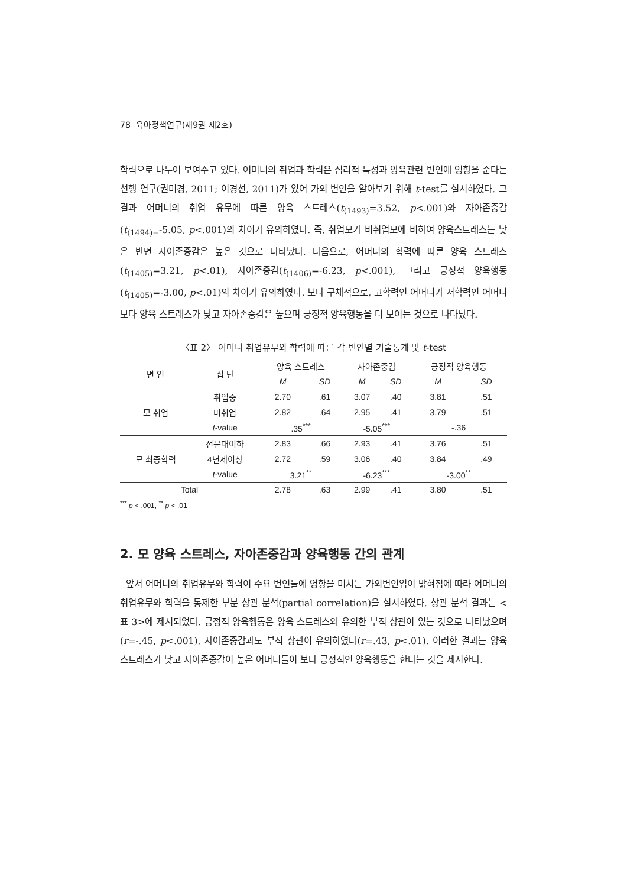78 육아정책연구(제9권 제2호)
학력으로 나누어 보여주고 있다. 어머니의 취업과 학력은 심리적 특성과 양육관련 변인에 영향을 준다는 선행 연구(권미경, 2011; 이경선, 2011)가 있어 가외 변인을 알아보기 위해 t-test를 실시하였다. 그 결과 어머니의 취업 유무에 따른 양육 스트레스(t<sub>(1493)</sub>=3.52, p<.001)와 자아존중감(t<sub>(1494)=</sub>-5.05, p<.001)의 차이가 유의하였다. 즉, 취업모가 비취업모에 비하여 양육스트레스는 낮은 반면 자아존중감은 높은 것으로 나타났다. 다음으로, 어머니의 학력에 따른 양육 스트레스(t<sub>(1405)</sub>=3.21, p<.01), 자아존중감(t<sub>(1406)</sub>=-6.23, p<.001), 그리고 긍정적 양육행동(t<sub>(1405)</sub>=-3.00, p<.01)의 차이가 유의하였다. 보다 구체적으로, 고학력인 어머니가 저학력인 어머니보다 양육 스트레스가 낮고 자아존중감은 높으며 긍정적 양육행동을 더 보이는 것으로 나타났다.
〈표 2〉 어머니 취업유무와 학력에 따른 각 변인별 기술통계 및 t-test
| 변 인 | 집 단 | 양육 스트레스 | | 자아존중감 | | 긍정적 양육행동 | |
| --- | --- | --- | --- | --- | --- | --- | --- |
| | | M | SD | M | SD | M | SD |
| 모 취업 | 취업중 | 2.70 | .61 | 3.07 | .40 | 3.81 | .51 |
| | 미취업 | 2.82 | .64 | 2.95 | .41 | 3.79 | .51 |
| | t -value | .35<sup>***</sup> | | -5.05<sup>***</sup> | | -.36 | |
| 모 최종학력 | 전문대이하 | 2.83 | .66 | 2.93 | .41 | 3.76 | .51 |
| | 4년제이상 | 2.72 | .59 | 3.06 | .40 | 3.84 | .49 |
| | t -value | 3.21<sup>**</sup> | | -6.23<sup>***</sup> | | -3.00<sup>**</sup> | |
| Total | | 2.78 | .63 | 2.99 | .41 | 3.80 | .51 |
<sup>***</sup> p < .001, <sup>**</sup> p < .01
2. 모 양육 스트레스, 자아존중감과 양육행동 간의 관계
앞서 어머니의 취업유무와 학력이 주요 변인들에 영향을 미치는 가외변인임이 밝혀짐에 따라 어머니의 취업유무와 학력을 통제한 부분 상관 분석(partial correlation)을 실시하였다. 상관 분석 결과는 <표 3>에 제시되었다. 긍정적 양육행동은 양육 스트레스와 유의한 부적 상관이 있는 것으로 나타났으며(r=-.45, p<.001), 자아존중감과도 부적 상관이 유의하였다(r=.43, p<.01). 이러한 결과는 양육 스트레스가 낮고 자아존중감이 높은 어머니들이 보다 긍정적인 양육행동을 한다는 것을 제시한다.